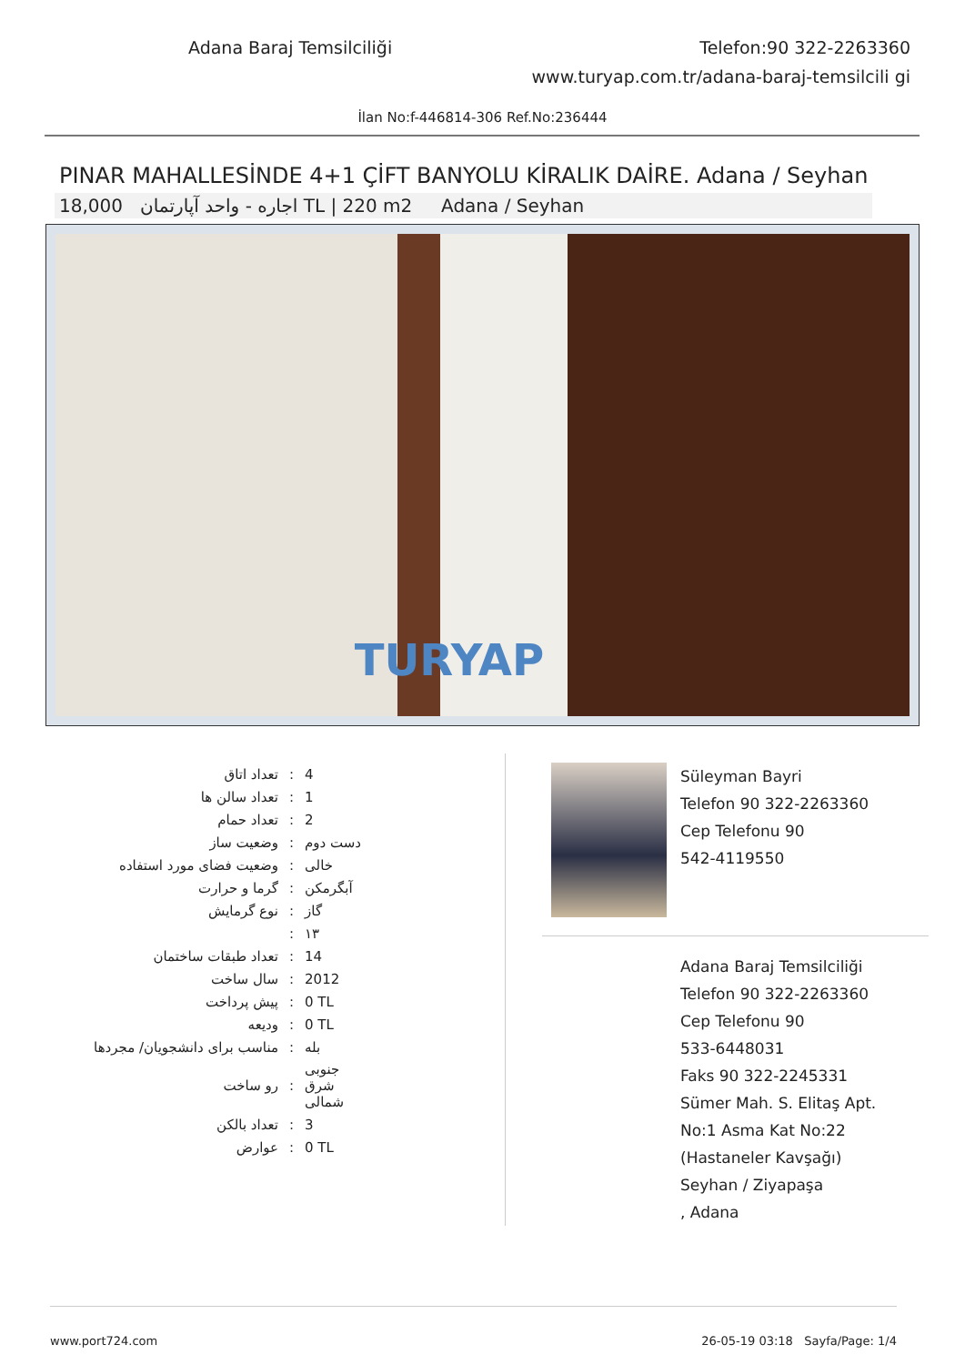Adana Baraj Temsilciliği Telefon:90 322-2263360
www.turyap.com.tr/adana-baraj-temsilcili gi
İlan No:f-446814-306 Ref.No:236444
PINAR MAHALLESİNDE 4+1 ÇİFT BANYOLU KİRALIK DAİRE. Adana / Seyhan
اجاره - واحد آپارتمان 18,000 TL | 220 m2 Adana / Seyhan
TURYAP
| تعداد اتاق | : | 4 |
| تعداد سالن ها | : | 1 |
| تعداد حمام | : | 2 |
| وضعیت ساز | : | دست دوم |
| وضعیت فضای مورد استفاده | : | خالی |
| گرما و حرارت | : | آبگرمکن |
| نوع گرمایش | : | گاز |
| | : | ۱۳ |
| تعداد طبقات ساختمان | : | 14 |
| سال ساخت | : | 2012 |
| پیش پرداخت | : | 0 TL |
| ودیعه | : | 0 TL |
| مناسب برای دانشجویان/ مجردها | : | بله |
| رو ساخت | : | جنوبی شرق شمالی |
| تعداد بالکن | : | 3 |
| عوارض | : | 0 TL |
Süleyman Bayri
Telefon 90 322-2263360
Cep Telefonu 90
542-4119550
Adana Baraj Temsilciliği
Telefon 90 322-2263360
Cep Telefonu 90
533-6448031
Faks 90 322-2245331
Sümer Mah. S. Elitaş Apt. No:1 Asma Kat No:22 (Hastaneler Kavşağı)
Seyhan / Ziyapaşa
, Adana
www.port724.com 26-05-19 03:18 Sayfa/Page: 1/4